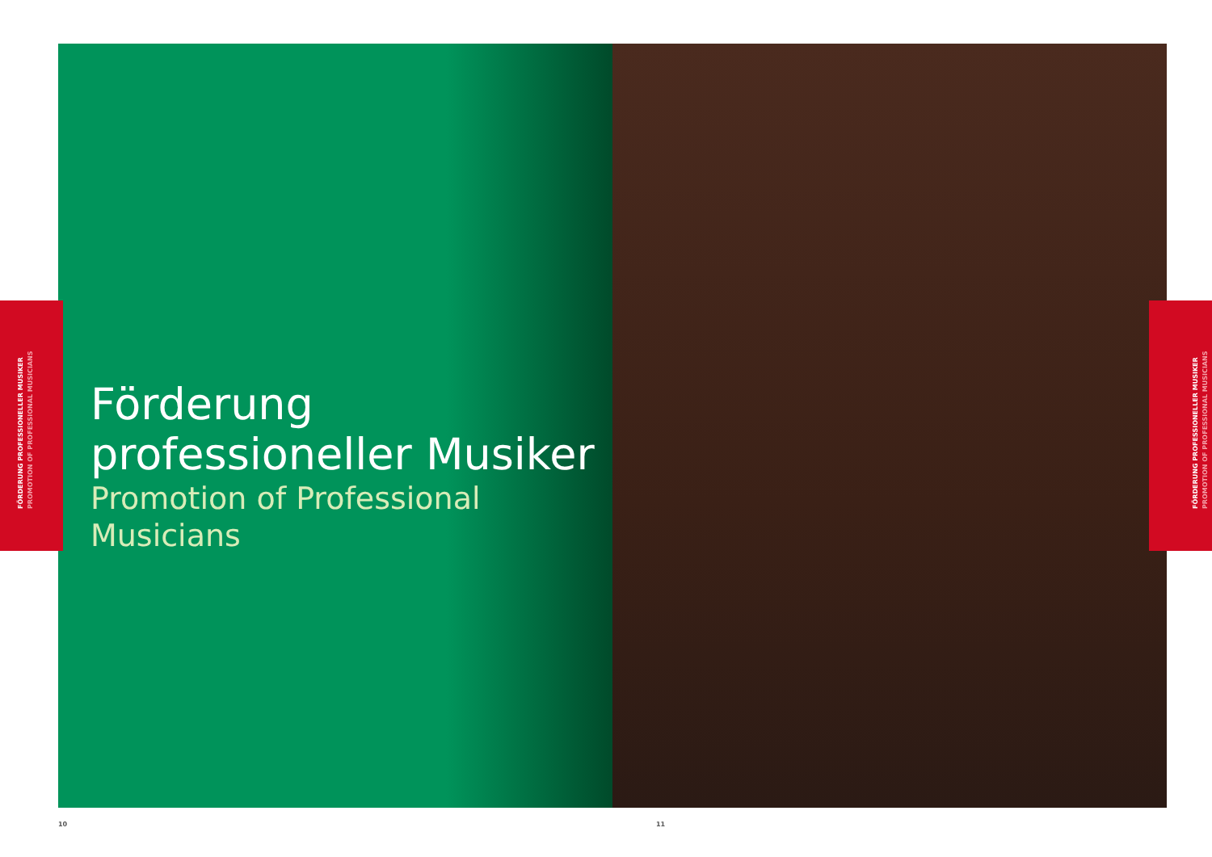FÖRDERUNG PROFESSIONELLER MUSIKER
PROMOTION OF PROFESSIONAL MUSICIANS
Förderung
professioneller Musiker
Promotion of Professional
Musicians
FÖRDERUNG PROFESSIONELLER MUSIKER
PROMOTION OF PROFESSIONAL MUSICIANS
10 11